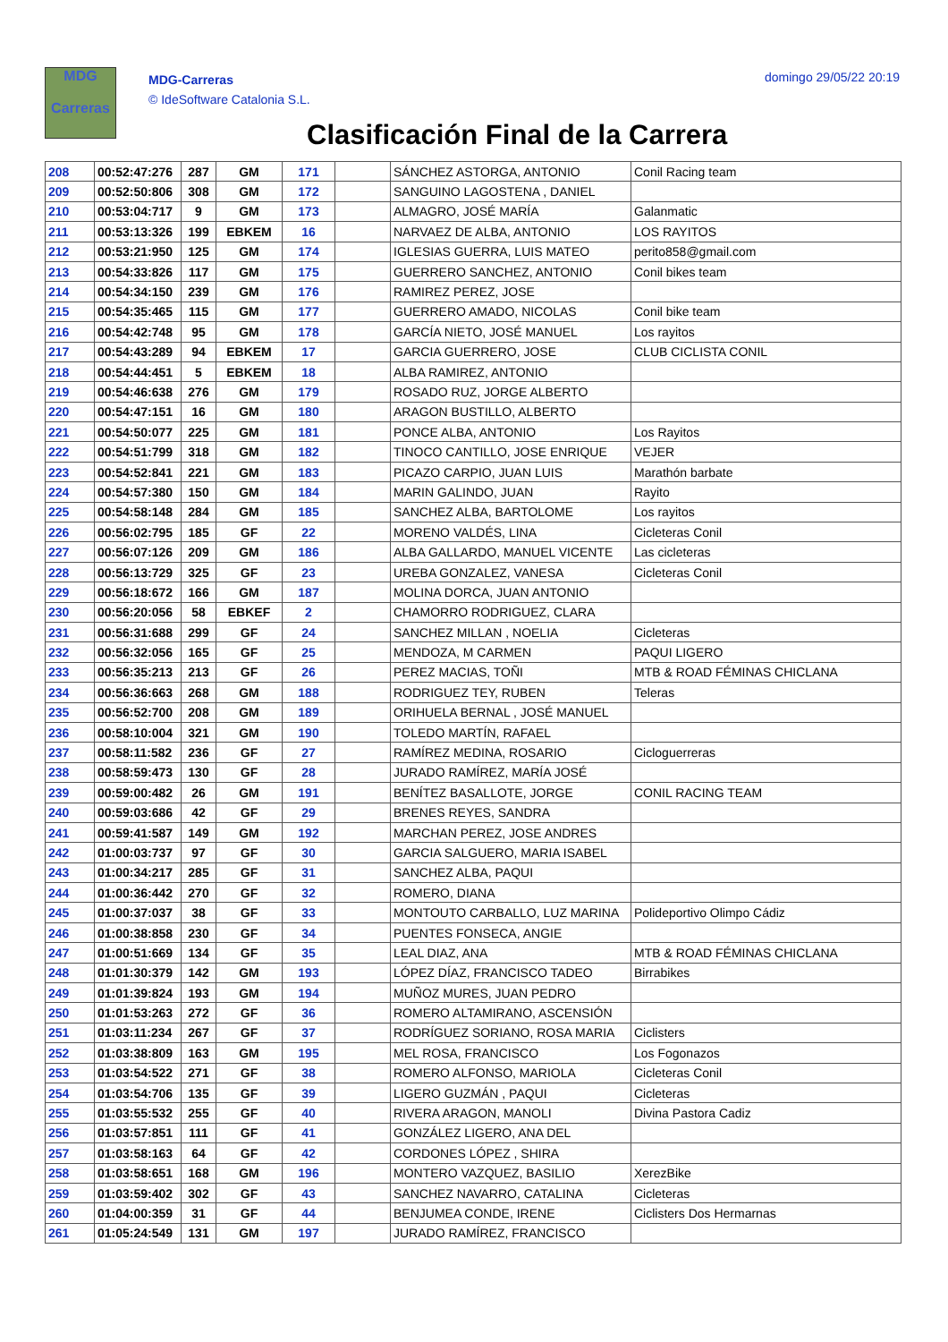MDG
Carreras
MDG-Carreras
© IdeSoftware Catalonia S.L.
domingo 29/05/22 20:19
Clasificación Final de la Carrera
| 208 | 00:52:47:276 | 287 | GM | 171 | | SÁNCHEZ ASTORGA, ANTONIO | Conil Racing team |
| 209 | 00:52:50:806 | 308 | GM | 172 | | SANGUINO LAGOSTENA , DANIEL | |
| 210 | 00:53:04:717 | 9 | GM | 173 | | ALMAGRO, JOSÉ MARÍA | Galanmatic |
| 211 | 00:53:13:326 | 199 | EBKEM | 16 | | NARVAEZ DE ALBA, ANTONIO | LOS RAYITOS |
| 212 | 00:53:21:950 | 125 | GM | 174 | | IGLESIAS GUERRA, LUIS MATEO | perito858@gmail.com |
| 213 | 00:54:33:826 | 117 | GM | 175 | | GUERRERO SANCHEZ, ANTONIO | Conil bikes team |
| 214 | 00:54:34:150 | 239 | GM | 176 | | RAMIREZ PEREZ, JOSE | |
| 215 | 00:54:35:465 | 115 | GM | 177 | | GUERRERO AMADO, NICOLAS | Conil bike team |
| 216 | 00:54:42:748 | 95 | GM | 178 | | GARCÍA NIETO, JOSÉ MANUEL | Los rayitos |
| 217 | 00:54:43:289 | 94 | EBKEM | 17 | | GARCIA GUERRERO, JOSE | CLUB CICLISTA CONIL |
| 218 | 00:54:44:451 | 5 | EBKEM | 18 | | ALBA RAMIREZ, ANTONIO | |
| 219 | 00:54:46:638 | 276 | GM | 179 | | ROSADO RUZ, JORGE ALBERTO | |
| 220 | 00:54:47:151 | 16 | GM | 180 | | ARAGON BUSTILLO, ALBERTO | |
| 221 | 00:54:50:077 | 225 | GM | 181 | | PONCE ALBA, ANTONIO | Los Rayitos |
| 222 | 00:54:51:799 | 318 | GM | 182 | | TINOCO CANTILLO, JOSE ENRIQUE | VEJER |
| 223 | 00:54:52:841 | 221 | GM | 183 | | PICAZO CARPIO, JUAN LUIS | Marathón barbate |
| 224 | 00:54:57:380 | 150 | GM | 184 | | MARIN GALINDO, JUAN | Rayito |
| 225 | 00:54:58:148 | 284 | GM | 185 | | SANCHEZ ALBA, BARTOLOME | Los rayitos |
| 226 | 00:56:02:795 | 185 | GF | 22 | | MORENO VALDÉS, LINA | Cicleteras Conil |
| 227 | 00:56:07:126 | 209 | GM | 186 | | ALBA GALLARDO, MANUEL VICENTE | Las cicleteras |
| 228 | 00:56:13:729 | 325 | GF | 23 | | UREBA GONZALEZ, VANESA | Cicleteras Conil |
| 229 | 00:56:18:672 | 166 | GM | 187 | | MOLINA DORCA, JUAN ANTONIO | |
| 230 | 00:56:20:056 | 58 | EBKEF | 2 | | CHAMORRO RODRIGUEZ, CLARA | |
| 231 | 00:56:31:688 | 299 | GF | 24 | | SANCHEZ MILLAN , NOELIA | Cicleteras |
| 232 | 00:56:32:056 | 165 | GF | 25 | | MENDOZA, M CARMEN | PAQUI LIGERO |
| 233 | 00:56:35:213 | 213 | GF | 26 | | PEREZ MACIAS, TOÑI | MTB & ROAD FÉMINAS CHICLANA |
| 234 | 00:56:36:663 | 268 | GM | 188 | | RODRIGUEZ TEY, RUBEN | Teleras |
| 235 | 00:56:52:700 | 208 | GM | 189 | | ORIHUELA BERNAL , JOSÉ MANUEL | |
| 236 | 00:58:10:004 | 321 | GM | 190 | | TOLEDO MARTÍN, RAFAEL | |
| 237 | 00:58:11:582 | 236 | GF | 27 | | RAMÍREZ MEDINA, ROSARIO | Cicloguerreras |
| 238 | 00:58:59:473 | 130 | GF | 28 | | JURADO RAMÍREZ, MARÍA JOSÉ | |
| 239 | 00:59:00:482 | 26 | GM | 191 | | BENÍTEZ BASALLOTE, JORGE | CONIL RACING TEAM |
| 240 | 00:59:03:686 | 42 | GF | 29 | | BRENES REYES, SANDRA | |
| 241 | 00:59:41:587 | 149 | GM | 192 | | MARCHAN PEREZ, JOSE ANDRES | |
| 242 | 01:00:03:737 | 97 | GF | 30 | | GARCIA SALGUERO, MARIA ISABEL | |
| 243 | 01:00:34:217 | 285 | GF | 31 | | SANCHEZ ALBA, PAQUI | |
| 244 | 01:00:36:442 | 270 | GF | 32 | | ROMERO, DIANA | |
| 245 | 01:00:37:037 | 38 | GF | 33 | | MONTOUTO CARBALLO, LUZ MARINA | Polideportivo Olimpo Cádiz |
| 246 | 01:00:38:858 | 230 | GF | 34 | | PUENTES FONSECA, ANGIE | |
| 247 | 01:00:51:669 | 134 | GF | 35 | | LEAL DIAZ, ANA | MTB & ROAD FÉMINAS CHICLANA |
| 248 | 01:01:30:379 | 142 | GM | 193 | | LÓPEZ DÍAZ, FRANCISCO TADEO | Birrabikes |
| 249 | 01:01:39:824 | 193 | GM | 194 | | MUÑOZ MURES, JUAN PEDRO | |
| 250 | 01:01:53:263 | 272 | GF | 36 | | ROMERO ALTAMIRANO, ASCENSIÓN | |
| 251 | 01:03:11:234 | 267 | GF | 37 | | RODRÍGUEZ SORIANO, ROSA MARIA | Ciclisters |
| 252 | 01:03:38:809 | 163 | GM | 195 | | MEL ROSA, FRANCISCO | Los Fogonazos |
| 253 | 01:03:54:522 | 271 | GF | 38 | | ROMERO ALFONSO, MARIOLA | Cicleteras Conil |
| 254 | 01:03:54:706 | 135 | GF | 39 | | LIGERO GUZMÁN , PAQUI | Cicleteras |
| 255 | 01:03:55:532 | 255 | GF | 40 | | RIVERA ARAGON, MANOLI | Divina Pastora Cadiz |
| 256 | 01:03:57:851 | 111 | GF | 41 | | GONZÁLEZ LIGERO, ANA DEL | |
| 257 | 01:03:58:163 | 64 | GF | 42 | | CORDONES LÓPEZ , SHIRA | |
| 258 | 01:03:58:651 | 168 | GM | 196 | | MONTERO VAZQUEZ, BASILIO | XerezBike |
| 259 | 01:03:59:402 | 302 | GF | 43 | | SANCHEZ NAVARRO, CATALINA | Cicleteras |
| 260 | 01:04:00:359 | 31 | GF | 44 | | BENJUMEA CONDE, IRENE | Ciclisters Dos Hermarnas |
| 261 | 01:05:24:549 | 131 | GM | 197 | | JURADO RAMÍREZ, FRANCISCO | |